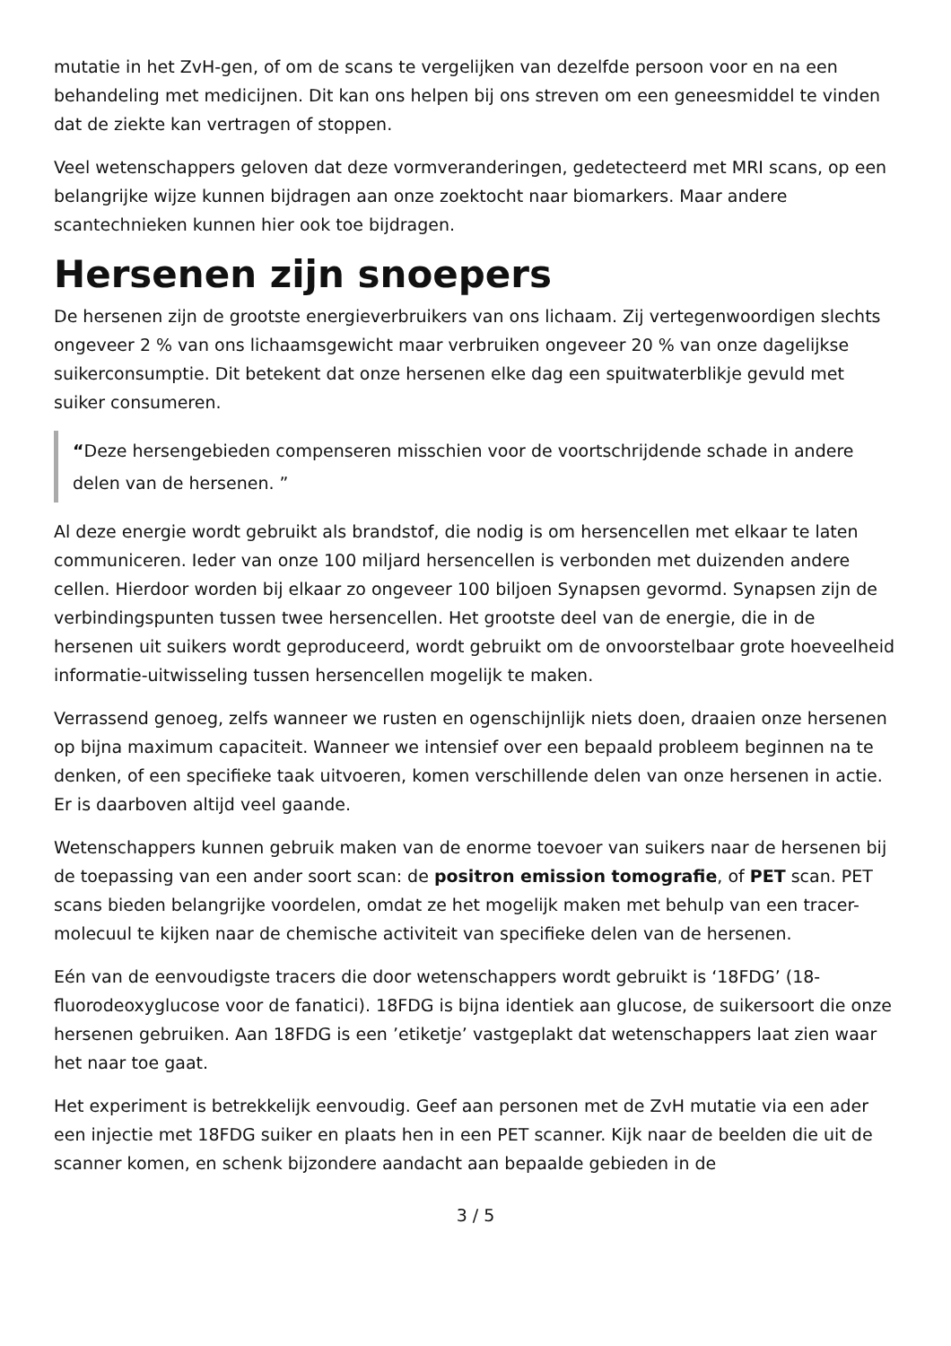mutatie in het ZvH-gen, of om de scans te vergelijken van dezelfde persoon voor en na een behandeling met medicijnen. Dit kan ons helpen bij ons streven om een geneesmiddel te vinden dat de ziekte kan vertragen of stoppen.
Veel wetenschappers geloven dat deze vormveranderingen, gedetecteerd met MRI scans, op een belangrijke wijze kunnen bijdragen aan onze zoektocht naar biomarkers. Maar andere scantechnieken kunnen hier ook toe bijdragen.
Hersenen zijn snoepers
De hersenen zijn de grootste energieverbruikers van ons lichaam. Zij vertegenwoordigen slechts ongeveer 2 % van ons lichaamsgewicht maar verbruiken ongeveer 20 % van onze dagelijkse suikerconsumptie. Dit betekent dat onze hersenen elke dag een spuitwaterblikje gevuld met suiker consumeren.
“Deze hersengebieden compenseren misschien voor de voortschrijdende schade in andere delen van de hersenen. ”
Al deze energie wordt gebruikt als brandstof, die nodig is om hersencellen met elkaar te laten communiceren. Ieder van onze 100 miljard hersencellen is verbonden met duizenden andere cellen. Hierdoor worden bij elkaar zo ongeveer 100 biljoen Synapsen gevormd. Synapsen zijn de verbindingspunten tussen twee hersencellen. Het grootste deel van de energie, die in de hersenen uit suikers wordt geproduceerd, wordt gebruikt om de onvoorstelbaar grote hoeveelheid informatie-uitwisseling tussen hersencellen mogelijk te maken.
Verrassend genoeg, zelfs wanneer we rusten en ogenschijnlijk niets doen, draaien onze hersenen op bijna maximum capaciteit. Wanneer we intensief over een bepaald probleem beginnen na te denken, of een specifieke taak uitvoeren, komen verschillende delen van onze hersenen in actie. Er is daarboven altijd veel gaande.
Wetenschappers kunnen gebruik maken van de enorme toevoer van suikers naar de hersenen bij de toepassing van een ander soort scan: de positron emission tomografie, of PET scan. PET scans bieden belangrijke voordelen, omdat ze het mogelijk maken met behulp van een tracer-molecuul te kijken naar de chemische activiteit van specifieke delen van de hersenen.
Eén van de eenvoudigste tracers die door wetenschappers wordt gebruikt is ‘18FDG’ (18-fluorodeoxyglucose voor de fanatici). 18FDG is bijna identiek aan glucose, de suikersoort die onze hersenen gebruiken. Aan 18FDG is een ’etiketje’ vastgeplakt dat wetenschappers laat zien waar het naar toe gaat.
Het experiment is betrekkelijk eenvoudig. Geef aan personen met de ZvH mutatie via een ader een injectie met 18FDG suiker en plaats hen in een PET scanner. Kijk naar de beelden die uit de scanner komen, en schenk bijzondere aandacht aan bepaalde gebieden in de
3 / 5